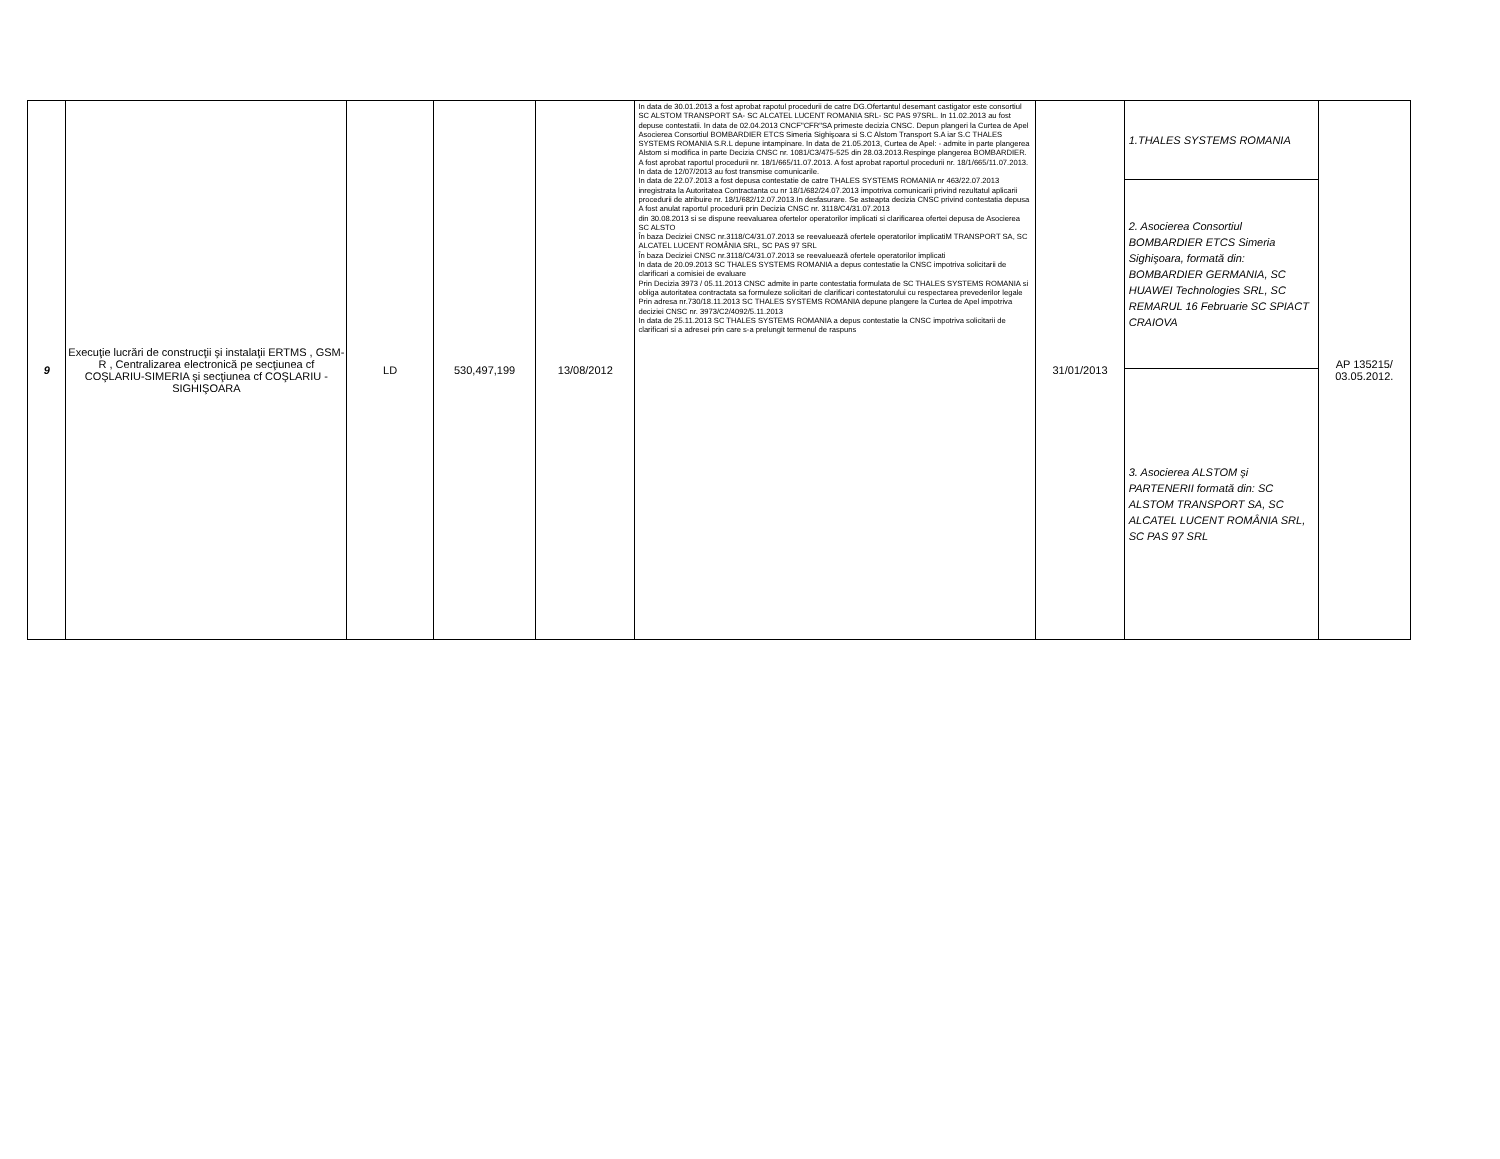| 9 | Execuţie lucrări de construcţii şi instalaţii ERTMS , GSM-R , Centralizarea electronică pe secţiunea cf COŞLARIU-SIMERIA şi secţiunea cf COŞLARIU - SIGHIŞOARA | LD | 530,497,199 | 13/08/2012 | In data de 30.01.2013 a fost aprobat rapotul procedurii de catre DG.Ofertantul desemant castigator este consortiul SC ALSTOM TRANSPORT SA- SC ALCATEL LUCENT ROMANIA SRL- SC PAS 97SRL. In 11.02.2013 au fost depuse contestatii. In data de 02.04.2013 CNCF"CFR"SA primeste decizia CNSC. Depun plangeri la Curtea de Apel Asocierea Consortiul BOMBARDIER ETCS Simeria Sighişoara si S.C Alstom Transport S.A iar S.C THALES SYSTEMS ROMANIA S.R.L depune intampinare. In data de 21.05.2013, Curtea de Apel: - admite in parte plangerea Alstom si modifica in parte Decizia CNSC nr. 1081/C3/475-525 din 28.03.2013.Respinge plangerea BOMBARDIER. A fost aprobat raportul procedurii nr. 18/1/665/11.07.2013. A fost aprobat raportul procedurii nr. 18/1/665/11.07.2013. In data de 12/07/2013 au fost transmise comunicarile. In data de 22.07.2013 a fost depusa contestatie de catre THALES SYSTEMS ROMANIA nr 463/22.07.2013 inregistrata la Autoritatea Contractanta cu nr 18/1/682/24.07.2013 impotriva comunicarii privind rezultatul aplicarii procedurii de atribuire nr. 18/1/682/12.07.2013.In desfasurare. Se asteapta decizia CNSC privind contestatia depusa A fost anulat raportul procedurii prin Decizia CNSC nr. 3118/C4/31.07.2013 din 30.08.2013 si se dispune reevaluarea ofertelor operatorilor implicati si clarificarea ofertei depusa de Asocierea SC ALSTO În baza Deciziei CNSC nr.3118/C4/31.07.2013 se reevaluează ofertele operatorilor implicatiM TRANSPORT SA, SC ALCATEL LUCENT ROMÂNIA SRL, SC PAS 97 SRL În baza Deciziei CNSC nr.3118/C4/31.07.2013 se reevaluează ofertele operatorilor implicati In data de 20.09.2013 SC THALES SYSTEMS ROMANIA a depus contestatie la CNSC impotriva solicitarii de clarificari a comisiei de evaluare Prin Decizia 3973 / 05.11.2013 CNSC admite in parte contestatia formulata de SC THALES SYSTEMS ROMANIA si obliga autoritatea contractata sa formuleze solicitari de clarificari contestatorului cu respectarea prevederilor legale Prin adresa nr.730/18.11.2013 SC THALES SYSTEMS ROMANIA depune plangere la Curtea de Apel impotriva deciziei CNSC nr. 3973/C2/4092/5.11.2013 In data de 25.11.2013 SC THALES SYSTEMS ROMANIA a depus contestatie la CNSC impotriva solicitarii de clarificari si a adresei prin care s-a prelungit termenul de raspuns | 31/01/2013 | 1.THALES SYSTEMS ROMANIA | AP 135215/ 03.05.2012. |
| | | | | | | | 2. Asocierea Consortiul BOMBARDIER ETCS Simeria Sighişoara, formată din: BOMBARDIER GERMANIA, SC HUAWEI Technologies SRL, SC REMARUL 16 Februarie SC SPIACT CRAIOVA | |
| | | | | | | | 3. Asocierea ALSTOM şi PARTENERII formată din: SC ALSTOM TRANSPORT SA, SC ALCATEL LUCENT ROMÂNIA SRL, SC PAS 97 SRL | |